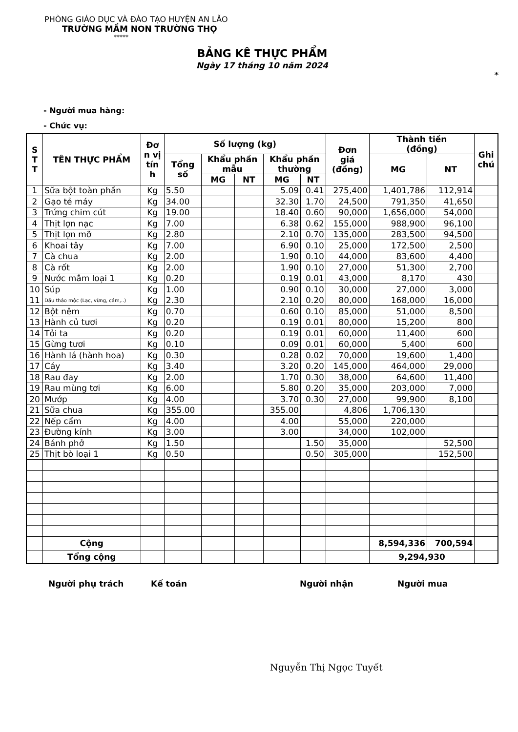PHÒNG GIÁO DỤC VÀ ĐÀO TẠO HUYỆN AN LÃO
TRƯỜNG MẦM NON TRƯỜNG THỌ
*****
BẢNG KÊ THỰC PHẨM
Ngày 17 tháng 10 năm 2024
*
- Người mua hàng:
- Chức vụ:
| S T T | TÊN THỰC PHẨM | Đơ n vị tín h | Số lượng (kg) | | | | | Đơn giá (đồng) | Thành tiền (đồng) | | Ghi chú |
| --- | --- | --- | --- | --- | --- | --- | --- | --- | --- | --- | --- |
| | | | Tổng số | Khẩu phần mẫu | | Khẩu phần thường | | | MG | NT | |
| | | | | MG | NT | MG | NT | | | | |
| 1 | Sữa bột toàn phần | Kg | 5.50 | | | 5.09 | 0.41 | 275,400 | 1,401,786 | 112,914 | |
| 2 | Gạo tẻ máy | Kg | 34.00 | | | 32.30 | 1.70 | 24,500 | 791,350 | 41,650 | |
| 3 | Trứng chim cút | Kg | 19.00 | | | 18.40 | 0.60 | 90,000 | 1,656,000 | 54,000 | |
| 4 | Thịt lợn nạc | Kg | 7.00 | | | 6.38 | 0.62 | 155,000 | 988,900 | 96,100 | |
| 5 | Thịt lợn mỡ | Kg | 2.80 | | | 2.10 | 0.70 | 135,000 | 283,500 | 94,500 | |
| 6 | Khoai tây | Kg | 7.00 | | | 6.90 | 0.10 | 25,000 | 172,500 | 2,500 | |
| 7 | Cà chua | Kg | 2.00 | | | 1.90 | 0.10 | 44,000 | 83,600 | 4,400 | |
| 8 | Cà rốt | Kg | 2.00 | | | 1.90 | 0.10 | 27,000 | 51,300 | 2,700 | |
| 9 | Nước mắm loại 1 | Kg | 0.20 | | | 0.19 | 0.01 | 43,000 | 8,170 | 430 | |
| 10 | Súp | Kg | 1.00 | | | 0.90 | 0.10 | 30,000 | 27,000 | 3,000 | |
| 11 | Dầu thảo mộc (Lạc, vừng, cám,..) | Kg | 2.30 | | | 2.10 | 0.20 | 80,000 | 168,000 | 16,000 | |
| 12 | Bột nêm | Kg | 0.70 | | | 0.60 | 0.10 | 85,000 | 51,000 | 8,500 | |
| 13 | Hành củ tươi | Kg | 0.20 | | | 0.19 | 0.01 | 80,000 | 15,200 | 800 | |
| 14 | Tỏi ta | Kg | 0.20 | | | 0.19 | 0.01 | 60,000 | 11,400 | 600 | |
| 15 | Gừng tươi | Kg | 0.10 | | | 0.09 | 0.01 | 60,000 | 5,400 | 600 | |
| 16 | Hành lá (hành hoa) | Kg | 0.30 | | | 0.28 | 0.02 | 70,000 | 19,600 | 1,400 | |
| 17 | Cáy | Kg | 3.40 | | | 3.20 | 0.20 | 145,000 | 464,000 | 29,000 | |
| 18 | Rau đay | Kg | 2.00 | | | 1.70 | 0.30 | 38,000 | 64,600 | 11,400 | |
| 19 | Rau mùng tơi | Kg | 6.00 | | | 5.80 | 0.20 | 35,000 | 203,000 | 7,000 | |
| 20 | Mướp | Kg | 4.00 | | | 3.70 | 0.30 | 27,000 | 99,900 | 8,100 | |
| 21 | Sữa chua | Kg | 355.00 | | | 355.00 | | 4,806 | 1,706,130 | | |
| 22 | Nếp cẩm | Kg | 4.00 | | | 4.00 | | 55,000 | 220,000 | | |
| 23 | Đường kính | Kg | 3.00 | | | 3.00 | | 34,000 | 102,000 | | |
| 24 | Bánh phở | Kg | 1.50 | | | | 1.50 | 35,000 | | 52,500 | |
| 25 | Thịt bò loại 1 | Kg | 0.50 | | | | 0.50 | 305,000 | | 152,500 | |
| | Cộng | | | | | | | | 8,594,336 | 700,594 | |
| | Tổng cộng | | | | | | | | 9,294,930 | | |
Người phụ trách Kế toán Người nhận Người mua
Nguyễn Thị Ngọc Tuyết